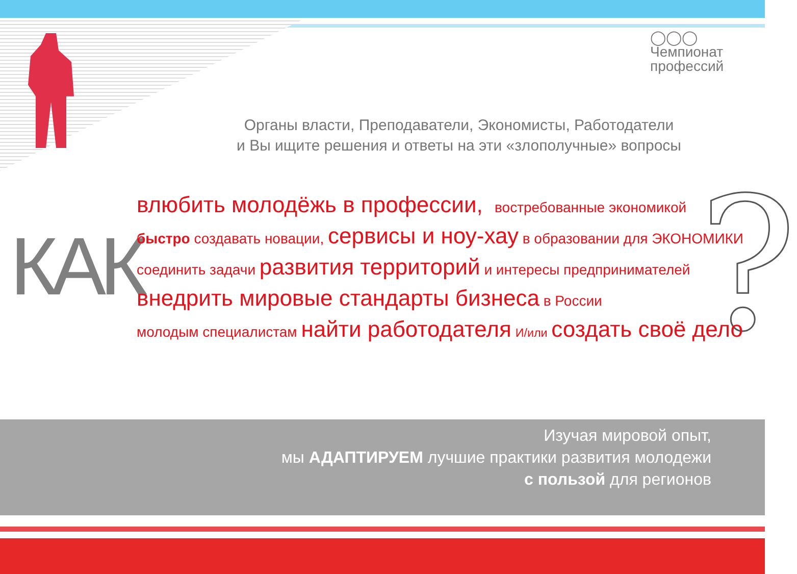◯◯◯
Чемпионат
профессий
Органы власти, Преподаватели, Экономисты, Работодатели
и Вы ищите решения и ответы на эти «злополучные» вопросы
КАК ?
влюбить молодёжь в профессии, востребованные экономикой
быстро создавать новации, сервисы и ноу-хау в образовании для ЭКОНОМИКИ
соединить задачи развития территорий и интересы предпринимателей
внедрить мировые стандарты бизнеса в России
молодым специалистам найти работодателя И/или создать своё дело
Изучая мировой опыт,
мы АДАПТИРУЕМ лучшие практики развития молодежи
с пользой для регионов